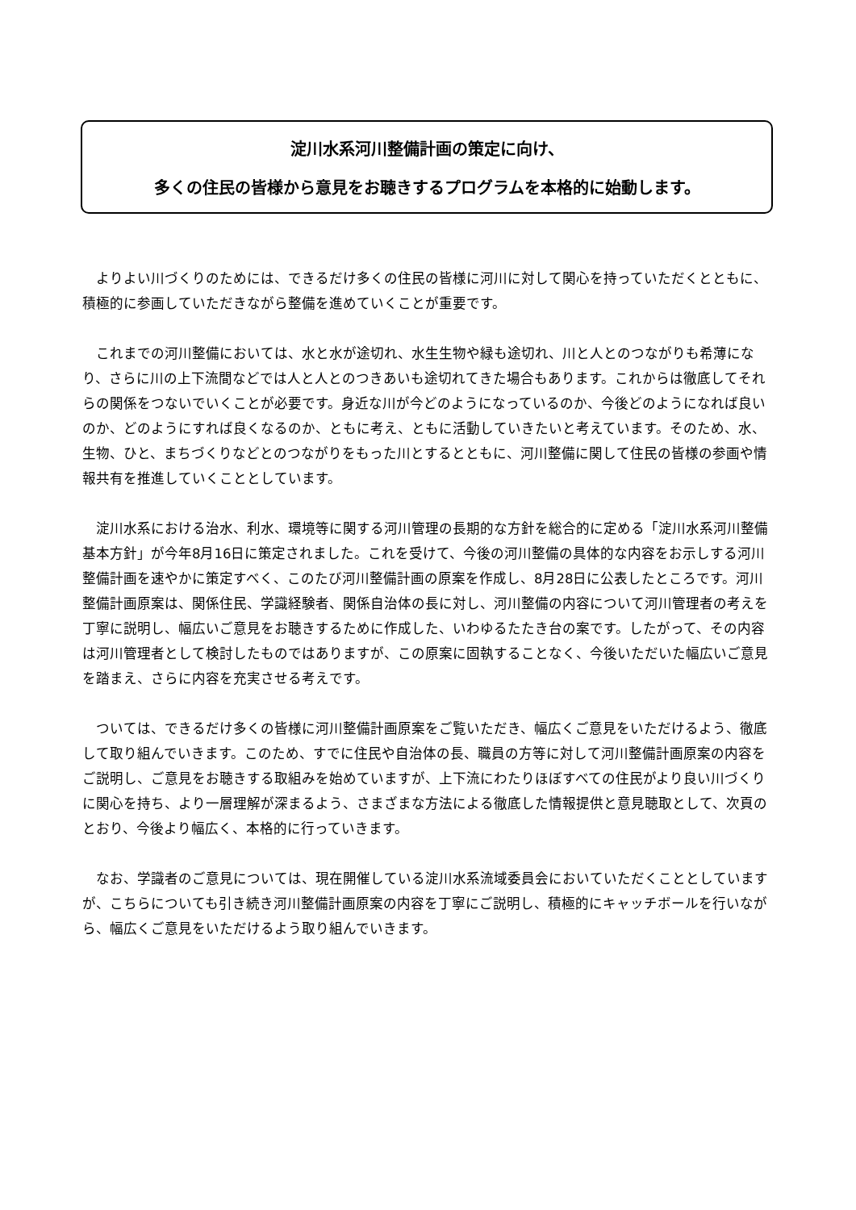淀川水系河川整備計画の策定に向け、
多くの住民の皆様から意見をお聴きするプログラムを本格的に始動します。
よりよい川づくりのためには、できるだけ多くの住民の皆様に河川に対して関心を持っていただくとともに、積極的に参画していただきながら整備を進めていくことが重要です。
これまでの河川整備においては、水と水が途切れ、水生生物や緑も途切れ、川と人とのつながりも希薄になり、さらに川の上下流間などでは人と人とのつきあいも途切れてきた場合もあります。これからは徹底してそれらの関係をつないでいくことが必要です。身近な川が今どのようになっているのか、今後どのようになれば良いのか、どのようにすれば良くなるのか、ともに考え、ともに活動していきたいと考えています。そのため、水、生物、ひと、まちづくりなどとのつながりをもった川とするとともに、河川整備に関して住民の皆様の参画や情報共有を推進していくこととしています。
淀川水系における治水、利水、環境等に関する河川管理の長期的な方針を総合的に定める「淀川水系河川整備基本方針」が今年8月16日に策定されました。これを受けて、今後の河川整備の具体的な内容をお示しする河川整備計画を速やかに策定すべく、このたび河川整備計画の原案を作成し、8月28日に公表したところです。河川整備計画原案は、関係住民、学識経験者、関係自治体の長に対し、河川整備の内容について河川管理者の考えを丁寧に説明し、幅広いご意見をお聴きするために作成した、いわゆるたたき台の案です。したがって、その内容は河川管理者として検討したものではありますが、この原案に固執することなく、今後いただいた幅広いご意見を踏まえ、さらに内容を充実させる考えです。
ついては、できるだけ多くの皆様に河川整備計画原案をご覧いただき、幅広くご意見をいただけるよう、徹底して取り組んでいきます。このため、すでに住民や自治体の長、職員の方等に対して河川整備計画原案の内容をご説明し、ご意見をお聴きする取組みを始めていますが、上下流にわたりほぼすべての住民がより良い川づくりに関心を持ち、より一層理解が深まるよう、さまざまな方法による徹底した情報提供と意見聴取として、次頁のとおり、今後より幅広く、本格的に行っていきます。
なお、学識者のご意見については、現在開催している淀川水系流域委員会においていただくこととしていますが、こちらについても引き続き河川整備計画原案の内容を丁寧にご説明し、積極的にキャッチボールを行いながら、幅広くご意見をいただけるよう取り組んでいきます。